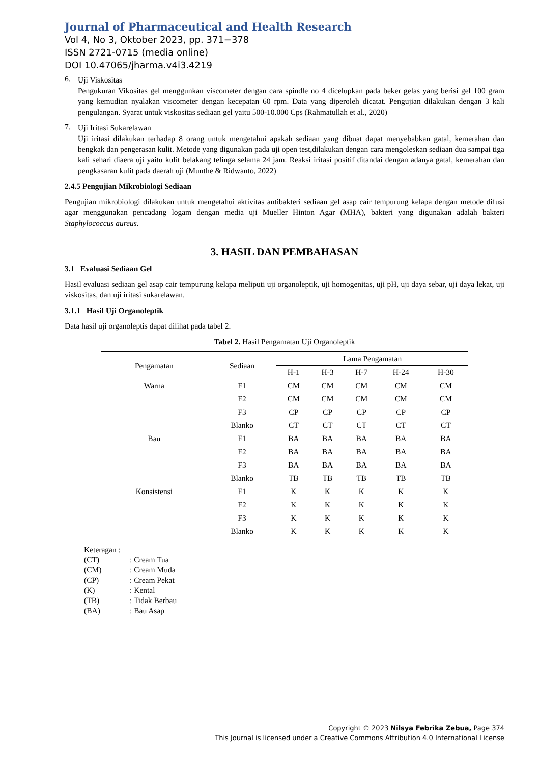Journal of Pharmaceutical and Health Research
Vol 4, No 3, Oktober 2023, pp. 371−378
ISSN 2721-0715 (media online)
DOI 10.47065/jharma.v4i3.4219
6.
Uji Viskositas
Pengukuran Vikositas gel menggunkan viscometer dengan cara spindle no 4 dicelupkan pada beker gelas yang berisi gel 100 gram yang kemudian nyalakan viscometer dengan kecepatan 60 rpm. Data yang diperoleh dicatat. Pengujian dilakukan dengan 3 kali pengulangan. Syarat untuk viskositas sediaan gel yaitu 500-10.000 Cps (Rahmatullah et al., 2020)
7.
Uji Iritasi Sukarelawan
Uji iritasi dilakukan terhadap 8 orang untuk mengetahui apakah sediaan yang dibuat dapat menyebabkan gatal, kemerahan dan bengkak dan pengerasan kulit. Metode yang digunakan pada uji open test,dilakukan dengan cara mengoleskan sediaan dua sampai tiga kali sehari diaera uji yaitu kulit belakang telinga selama 24 jam. Reaksi iritasi positif ditandai dengan adanya gatal, kemerahan dan pengkasaran kulit pada daerah uji (Munthe & Ridwanto, 2022)
2.4.5 Pengujian Mikrobiologi Sediaan
Pengujian mikrobiologi dilakukan untuk mengetahui aktivitas antibakteri sediaan gel asap cair tempurung kelapa dengan metode difusi agar menggunakan pencadang logam dengan media uji Mueller Hinton Agar (MHA), bakteri yang digunakan adalah bakteri Staphylococcus aureus.
3. HASIL DAN PEMBAHASAN
3.1 Evaluasi Sediaan Gel
Hasil evaluasi sediaan gel asap cair tempurung kelapa meliputi uji organoleptik, uji homogenitas, uji pH, uji daya sebar, uji daya lekat, uji viskositas, dan uji iritasi sukarelawan.
3.1.1 Hasil Uji Organoleptik
Data hasil uji organoleptis dapat dilihat pada tabel 2.
Tabel 2. Hasil Pengamatan Uji Organoleptik
| Pengamatan | Sediaan | Lama Pengamatan | | | | |
| --- | --- | --- | --- | --- | --- | --- |
| | | H-1 | H-3 | H-7 | H-24 | H-30 |
| Warna | F1 | CM | CM | CM | CM | CM |
| | F2 | CM | CM | CM | CM | CM |
| | F3 | CP | CP | CP | CP | CP |
| | Blanko | CT | CT | CT | CT | CT |
| Bau | F1 | BA | BA | BA | BA | BA |
| | F2 | BA | BA | BA | BA | BA |
| | F3 | BA | BA | BA | BA | BA |
| | Blanko | TB | TB | TB | TB | TB |
| Konsistensi | F1 | K | K | K | K | K |
| | F2 | K | K | K | K | K |
| | F3 | K | K | K | K | K |
| | Blanko | K | K | K | K | K |
| Keteragan : | |
| (CT) | : Cream Tua |
| (CM) | : Cream Muda |
| (CP) | : Cream Pekat |
| (K) | : Kental |
| (TB) | : Tidak Berbau |
| (BA) | : Bau Asap |
Copyright © 2023 Nilsya Febrika Zebua, Page 374
This Journal is licensed under a Creative Commons Attribution 4.0 International License